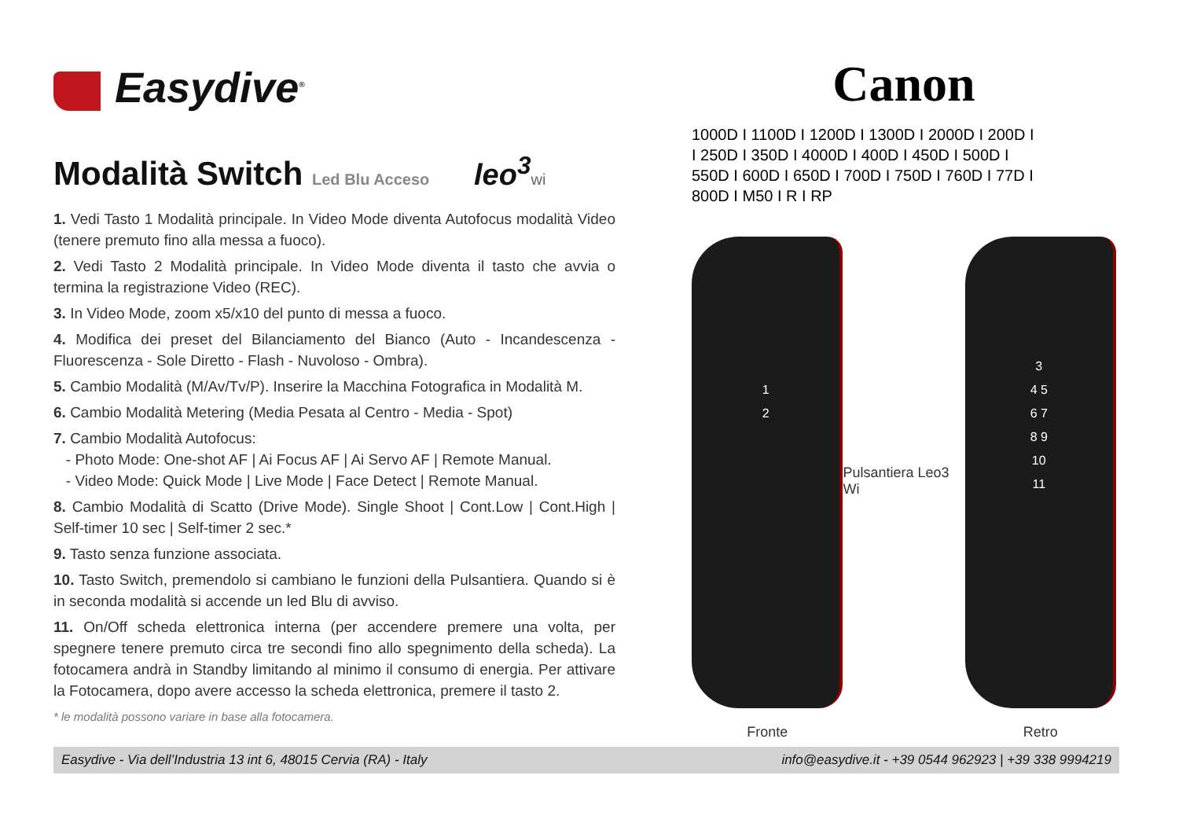Easydive<sup>®</sup>
Modalità Switch Led Blu Acceso leo<sup>3</sup> wi
1. Vedi Tasto 1 Modalità principale. In Video Mode diventa Autofocus modalità Video (tenere premuto fino alla messa a fuoco).
2. Vedi Tasto 2 Modalità principale. In Video Mode diventa il tasto che avvia o termina la registrazione Video (REC).
3. In Video Mode, zoom x5/x10 del punto di messa a fuoco.
4. Modifica dei preset del Bilanciamento del Bianco (Auto - Incandescenza - Fluorescenza - Sole Diretto - Flash - Nuvoloso - Ombra).
5. Cambio Modalità (M/Av/Tv/P). Inserire la Macchina Fotografica in Modalità M.
6. Cambio Modalità Metering (Media Pesata al Centro - Media - Spot)
7. Cambio Modalità Autofocus:
- Photo Mode: One-shot AF | Ai Focus AF | Ai Servo AF | Remote Manual.
- Video Mode: Quick Mode | Live Mode | Face Detect | Remote Manual.
8. Cambio Modalità di Scatto (Drive Mode). Single Shoot | Cont.Low | Cont.High | Self-timer 10 sec | Self-timer 2 sec.*
9. Tasto senza funzione associata.
10. Tasto Switch, premendolo si cambiano le funzioni della Pulsantiera. Quando si è in seconda modalità si accende un led Blu di avviso.
11. On/Off scheda elettronica interna (per accendere premere una volta, per spegnere tenere premuto circa tre secondi fino allo spegnimento della scheda). La fotocamera andrà in Standby limitando al minimo il consumo di energia. Per attivare la Fotocamera, dopo avere accesso la scheda elettronica, premere il tasto 2.
* le modalità possono variare in base alla fotocamera.
Canon
1000D I 1100D I 1200D I 1300D I 2000D I 200D I
I 250D I 350D I 4000D I 400D I 450D I 500D I
550D I 600D I 650D I 700D I 750D I 760D I 77D I
800D I M50 I R I RP
1
2
Fronte
Pulsantiera Leo3 Wi
3
4 5
6 7
8 9
10
11
Retro
Easydive - Via dell’Industria 13 int 6, 48015 Cervia (RA) - Italy info@easydive.it - +39 0544 962923 | +39 338 9994219